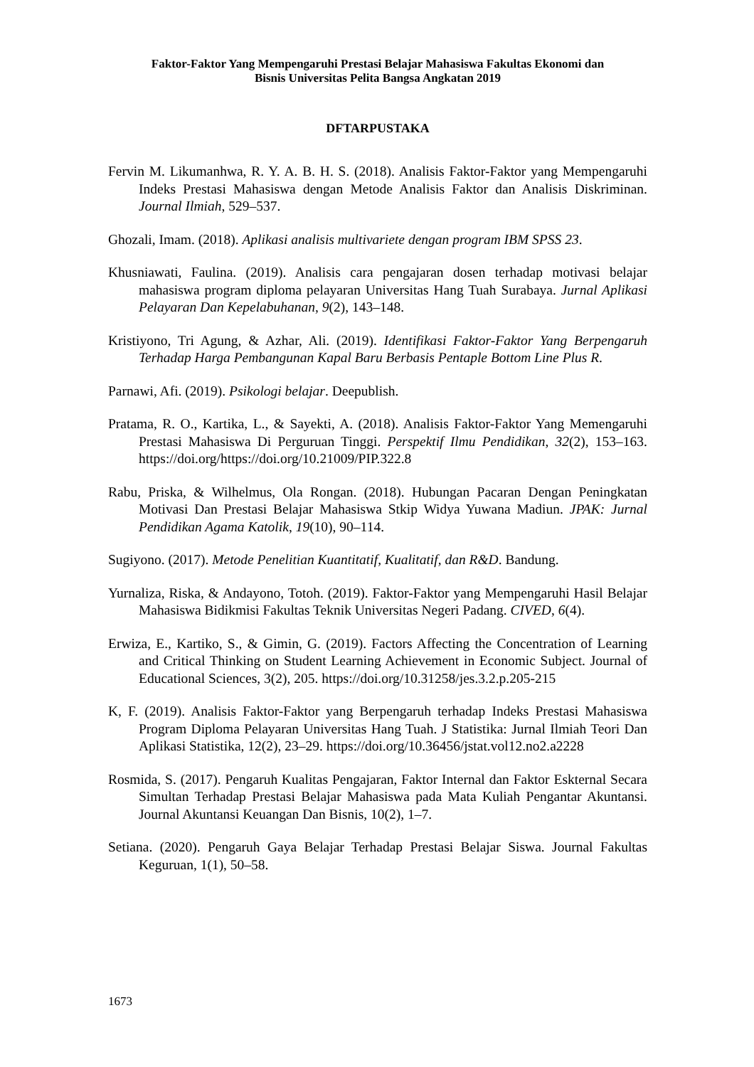Faktor-Faktor Yang Mempengaruhi Prestasi Belajar Mahasiswa Fakultas Ekonomi dan
Bisnis Universitas Pelita Bangsa Angkatan 2019
DFTARPUSTAKA
Fervin M. Likumanhwa, R. Y. A. B. H. S. (2018). Analisis Faktor-Faktor yang Mempengaruhi Indeks Prestasi Mahasiswa dengan Metode Analisis Faktor dan Analisis Diskriminan. Journal Ilmiah, 529–537.
Ghozali, Imam. (2018). Aplikasi analisis multivariete dengan program IBM SPSS 23.
Khusniawati, Faulina. (2019). Analisis cara pengajaran dosen terhadap motivasi belajar mahasiswa program diploma pelayaran Universitas Hang Tuah Surabaya. Jurnal Aplikasi Pelayaran Dan Kepelabuhanan, 9(2), 143–148.
Kristiyono, Tri Agung, & Azhar, Ali. (2019). Identifikasi Faktor-Faktor Yang Berpengaruh Terhadap Harga Pembangunan Kapal Baru Berbasis Pentaple Bottom Line Plus R.
Parnawi, Afi. (2019). Psikologi belajar. Deepublish.
Pratama, R. O., Kartika, L., & Sayekti, A. (2018). Analisis Faktor-Faktor Yang Memengaruhi Prestasi Mahasiswa Di Perguruan Tinggi. Perspektif Ilmu Pendidikan, 32(2), 153–163. https://doi.org/https://doi.org/10.21009/PIP.322.8
Rabu, Priska, & Wilhelmus, Ola Rongan. (2018). Hubungan Pacaran Dengan Peningkatan Motivasi Dan Prestasi Belajar Mahasiswa Stkip Widya Yuwana Madiun. JPAK: Jurnal Pendidikan Agama Katolik, 19(10), 90–114.
Sugiyono. (2017). Metode Penelitian Kuantitatif, Kualitatif, dan R&D. Bandung.
Yurnaliza, Riska, & Andayono, Totoh. (2019). Faktor-Faktor yang Mempengaruhi Hasil Belajar Mahasiswa Bidikmisi Fakultas Teknik Universitas Negeri Padang. CIVED, 6(4).
Erwiza, E., Kartiko, S., & Gimin, G. (2019). Factors Affecting the Concentration of Learning and Critical Thinking on Student Learning Achievement in Economic Subject. Journal of Educational Sciences, 3(2), 205. https://doi.org/10.31258/jes.3.2.p.205-215
K, F. (2019). Analisis Faktor-Faktor yang Berpengaruh terhadap Indeks Prestasi Mahasiswa Program Diploma Pelayaran Universitas Hang Tuah. J Statistika: Jurnal Ilmiah Teori Dan Aplikasi Statistika, 12(2), 23–29. https://doi.org/10.36456/jstat.vol12.no2.a2228
Rosmida, S. (2017). Pengaruh Kualitas Pengajaran, Faktor Internal dan Faktor Eskternal Secara Simultan Terhadap Prestasi Belajar Mahasiswa pada Mata Kuliah Pengantar Akuntansi. Journal Akuntansi Keuangan Dan Bisnis, 10(2), 1–7.
Setiana. (2020). Pengaruh Gaya Belajar Terhadap Prestasi Belajar Siswa. Journal Fakultas Keguruan, 1(1), 50–58.
1673